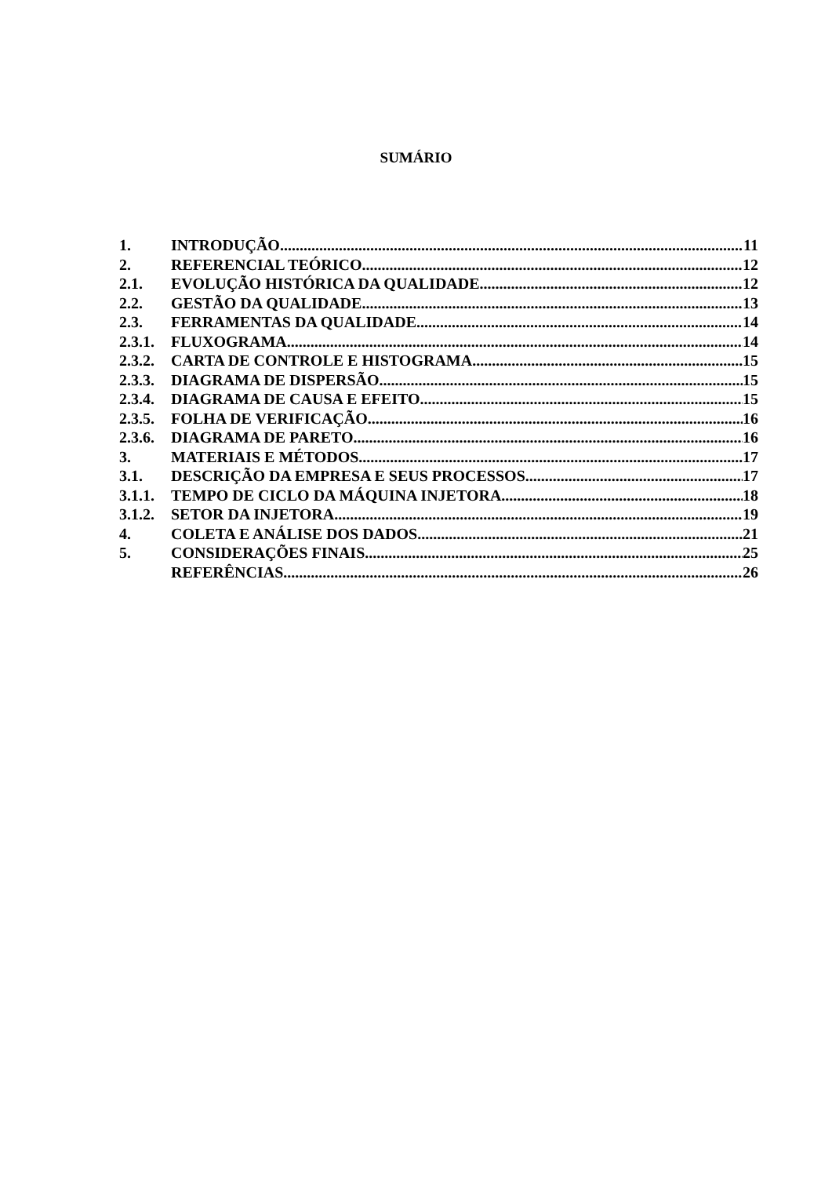SUMÁRIO
1. INTRODUÇÃO 11
2. REFERENCIAL TEÓRICO 12
2.1. EVOLUÇÃO HISTÓRICA DA QUALIDADE 12
2.2. GESTÃO DA QUALIDADE 13
2.3. FERRAMENTAS DA QUALIDADE 14
2.3.1. FLUXOGRAMA 14
2.3.2. CARTA DE CONTROLE E HISTOGRAMA 15
2.3.3. DIAGRAMA DE DISPERSÃO 15
2.3.4. DIAGRAMA DE CAUSA E EFEITO 15
2.3.5. FOLHA DE VERIFICAÇÃO 16
2.3.6. DIAGRAMA DE PARETO 16
3. MATERIAIS E MÉTODOS 17
3.1. DESCRIÇÃO DA EMPRESA E SEUS PROCESSOS 17
3.1.1. TEMPO DE CICLO DA MÁQUINA INJETORA 18
3.1.2. SETOR DA INJETORA 19
4. COLETA E ANÁLISE DOS DADOS 21
5. CONSIDERAÇÕES FINAIS 25
REFERÊNCIAS 26